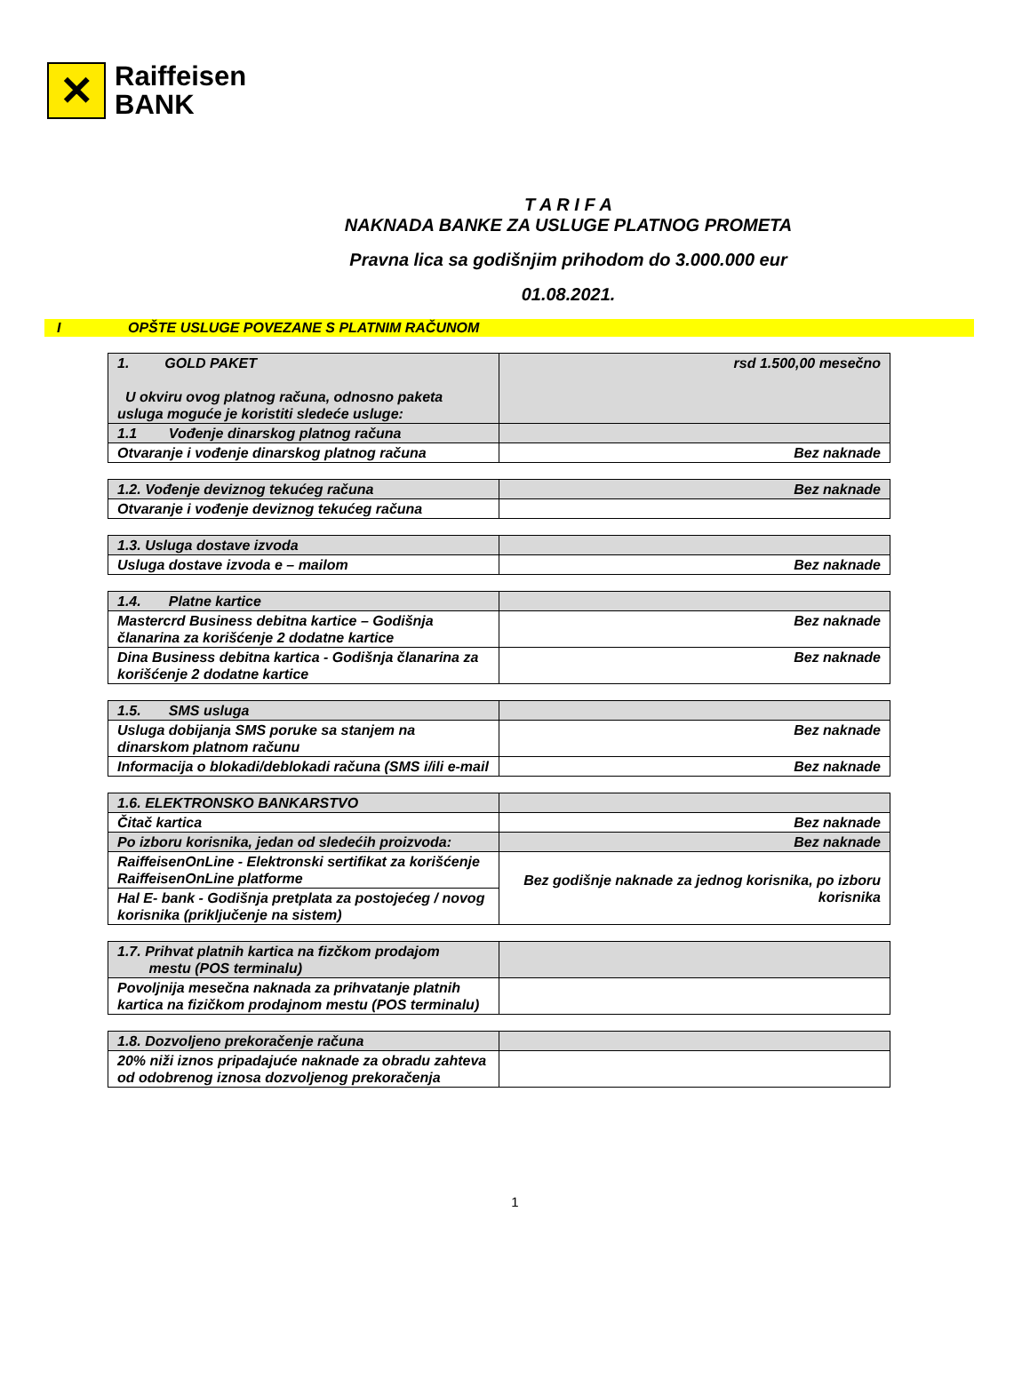✕
Raiffeisen
BANK
T A R I F A
NAKNADA BANKE ZA USLUGE PLATNOG PROMETA
Pravna lica sa godišnjim prihodom do 3.000.000 eur
01.08.2021.
I OPŠTE USLUGE POVEZANE S PLATNIM RAČUNOM
| 1. GOLD PAKET U okviru ovog platnog računa, odnosno paketa usluga moguće je koristiti sledeće usluge: | rsd 1.500,00 mesečno |
| 1.1 Vođenje dinarskog platnog računa | |
| Otvaranje i vođenje dinarskog platnog računa | Bez naknade |
| 1.2. Vođenje deviznog tekućeg računa | Bez naknade |
| Otvaranje i vođenje deviznog tekućeg računa | |
| 1.3. Usluga dostave izvoda | |
| Usluga dostave izvoda e – mailom | Bez naknade |
| 1.4. Platne kartice | |
| Mastercrd Business debitna kartice – Godišnja članarina za korišćenje 2 dodatne kartice | Bez naknade |
| Dina Business debitna kartica - Godišnja članarina za korišćenje 2 dodatne kartice | Bez naknade |
| 1.5. SMS usluga | |
| Usluga dobijanja SMS poruke sa stanjem na dinarskom platnom računu | Bez naknade |
| Informacija o blokadi/deblokadi računa (SMS i/ili e-mail | Bez naknade |
| 1.6. ELEKTRONSKO BANKARSTVO | |
| Čitač kartica | Bez naknade |
| Po izboru korisnika, jedan od sledećih proizvoda: | Bez naknade |
| RaiffeisenOnLine - Elektronski sertifikat za korišćenje RaiffeisenOnLine platforme | Bez godišnje naknade za jednog korisnika, po izboru korisnika |
| Hal E- bank - Godišnja pretplata za postojećeg / novog korisnika (priključenje na sistem) | |
| 1.7. Prihvat platnih kartica na fizčkom prodajom mestu (POS terminalu) | |
| Povoljnija mesečna naknada za prihvatanje platnih kartica na fizičkom prodajnom mestu (POS terminalu) | |
| 1.8. Dozvoljeno prekoračenje računa | |
| 20% niži iznos pripadajuće naknade za obradu zahteva od odobrenog iznosa dozvoljenog prekoračenja | |
1